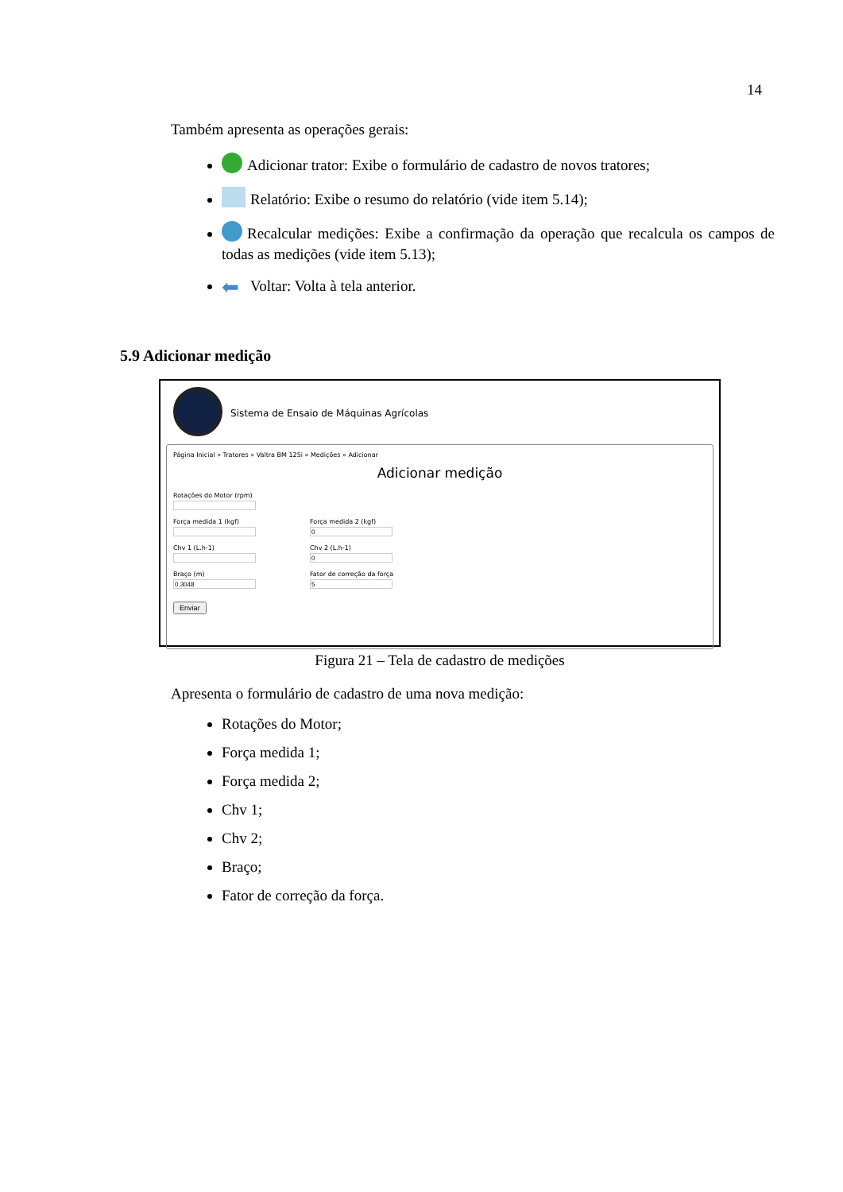14
Também apresenta as operações gerais:
Adicionar trator: Exibe o formulário de cadastro de novos tratores;
Relatório: Exibe o resumo do relatório (vide item 5.14);
Recalcular medições: Exibe a confirmação da operação que recalcula os campos de todas as medições (vide item 5.13);
⬅ Voltar: Volta à tela anterior.
5.9 Adicionar medição
Sistema de Ensaio de Máquinas Agrícolas
Página Inicial » Tratores » Valtra BM 125i » Medições » Adicionar
Adicionar medição
Rotações do Motor (rpm)
Força medida 1 (kgf) Força medida 2 (kgf)
Chv 1 (L.h-1) Chv 2 (L.h-1)
Braço (m) Fator de correção da força
Enviar
Figura 21 – Tela de cadastro de medições
Apresenta o formulário de cadastro de uma nova medição:
Rotações do Motor;
Força medida 1;
Força medida 2;
Chv 1;
Chv 2;
Braço;
Fator de correção da força.